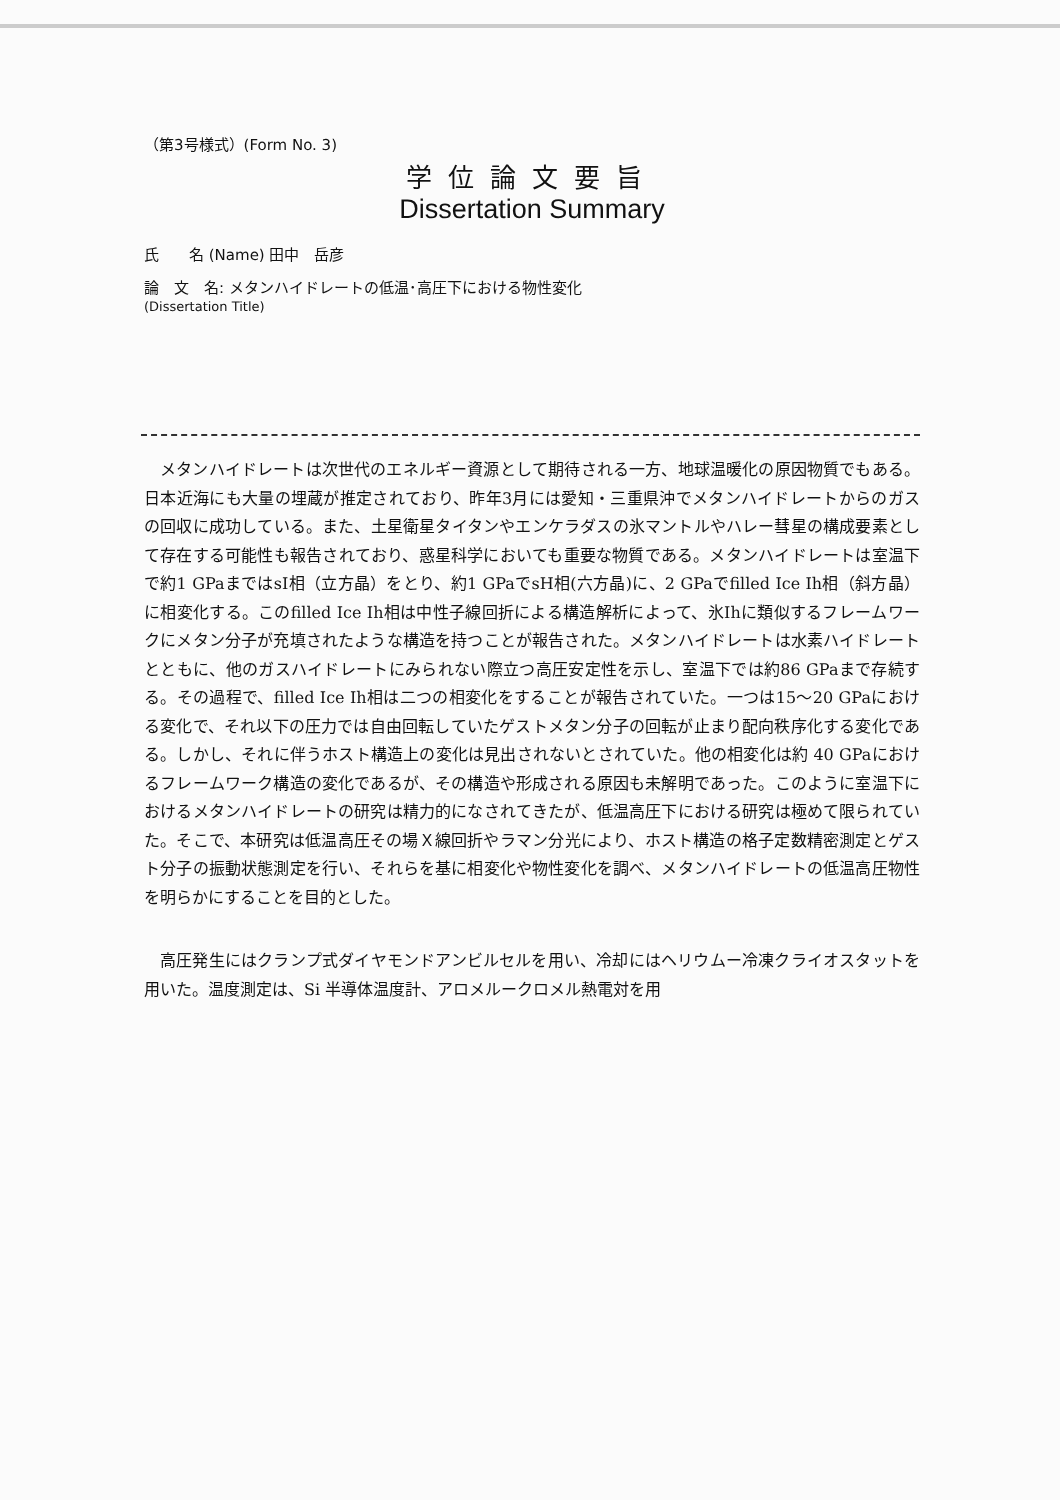（第3号様式）(Form No. 3)
学位論文要旨
Dissertation Summary
氏　　名 (Name) 田中　岳彦
論　文　名: メタンハイドレートの低温･高圧下における物性変化
(Dissertation Title)
メタンハイドレートは次世代のエネルギー資源として期待される一方、地球温暖化の原因物質でもある。日本近海にも大量の埋蔵が推定されており、昨年3月には愛知・三重県沖でメタンハイドレートからのガスの回収に成功している。また、土星衛星タイタンやエンケラダスの氷マントルやハレー彗星の構成要素として存在する可能性も報告されており、惑星科学においても重要な物質である。メタンハイドレートは室温下で約1 GPaまではsI相（立方晶）をとり、約1 GPaでsH相(六方晶)に、2 GPaでfilled Ice Ih相（斜方晶）に相変化する。このfilled Ice Ih相は中性子線回折による構造解析によって、氷Ihに類似するフレームワークにメタン分子が充填されたような構造を持つことが報告された。メタンハイドレートは水素ハイドレートとともに、他のガスハイドレートにみられない際立つ高圧安定性を示し、室温下では約86 GPaまで存続する。その過程で、filled Ice Ih相は二つの相変化をすることが報告されていた。一つは15～20 GPaにおける変化で、それ以下の圧力では自由回転していたゲストメタン分子の回転が止まり配向秩序化する変化である。しかし、それに伴うホスト構造上の変化は見出されないとされていた。他の相変化は約 40 GPaにおけるフレームワーク構造の変化であるが、その構造や形成される原因も未解明であった。このように室温下におけるメタンハイドレートの研究は精力的になされてきたが、低温高圧下における研究は極めて限られていた。そこで、本研究は低温高圧その場Ｘ線回折やラマン分光により、ホスト構造の格子定数精密測定とゲスト分子の振動状態測定を行い、それらを基に相変化や物性変化を調べ、メタンハイドレートの低温高圧物性を明らかにすることを目的とした。
高圧発生にはクランプ式ダイヤモンドアンビルセルを用い、冷却にはヘリウムー冷凍クライオスタットを用いた。温度測定は、Si 半導体温度計、アロメルークロメル熱電対を用